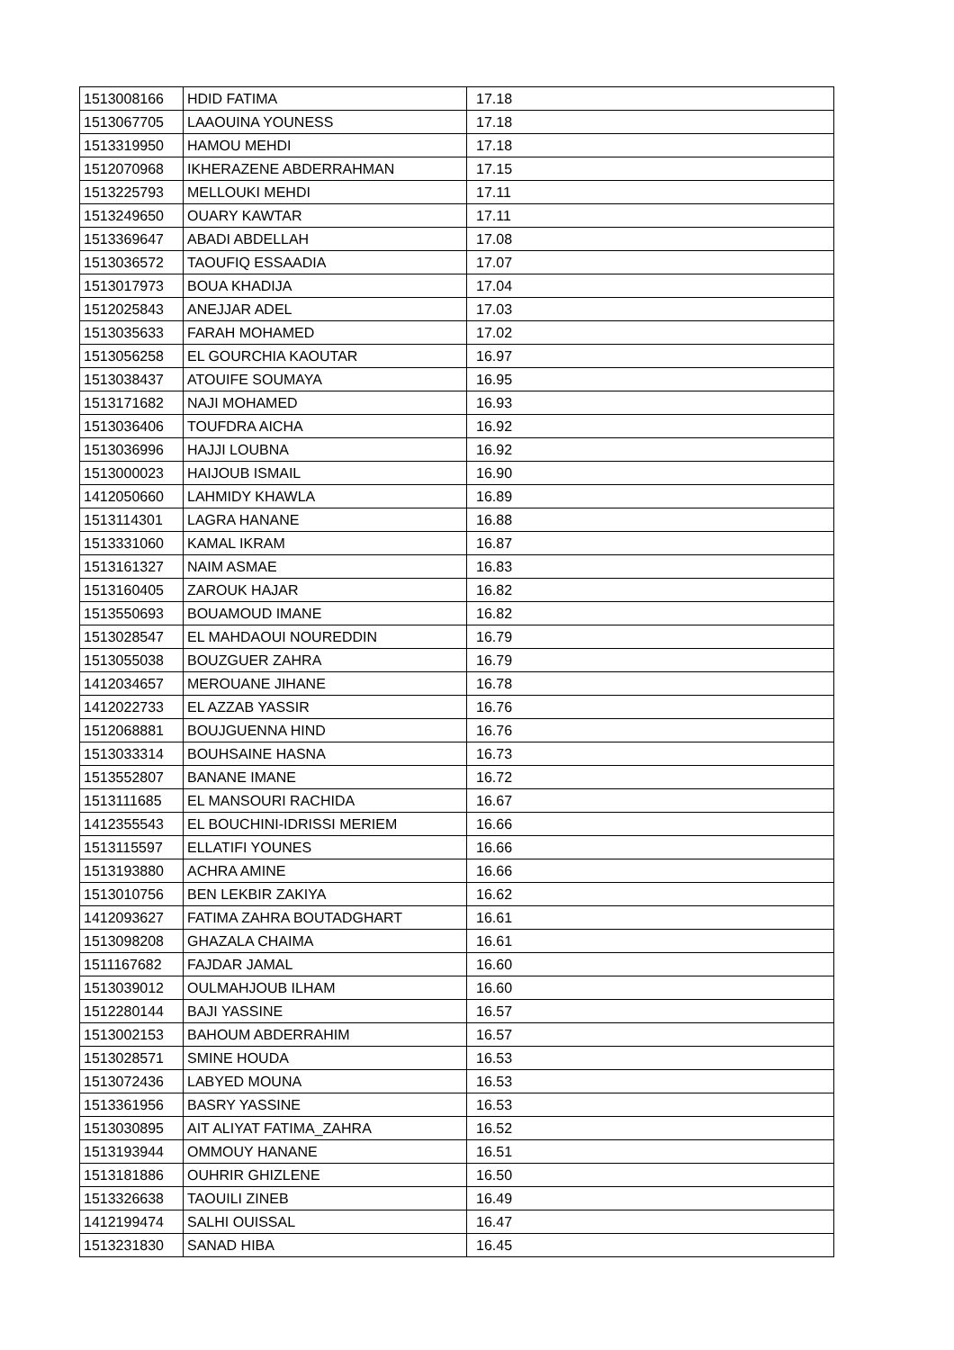| 1513008166 | HDID FATIMA | 17.18 |
| 1513067705 | LAAOUINA YOUNESS | 17.18 |
| 1513319950 | HAMOU MEHDI | 17.18 |
| 1512070968 | IKHERAZENE ABDERRAHMAN | 17.15 |
| 1513225793 | MELLOUKI MEHDI | 17.11 |
| 1513249650 | OUARY KAWTAR | 17.11 |
| 1513369647 | ABADI ABDELLAH | 17.08 |
| 1513036572 | TAOUFIQ ESSAADIA | 17.07 |
| 1513017973 | BOUA KHADIJA | 17.04 |
| 1512025843 | ANEJJAR ADEL | 17.03 |
| 1513035633 | FARAH MOHAMED | 17.02 |
| 1513056258 | EL GOURCHIA KAOUTAR | 16.97 |
| 1513038437 | ATOUIFE SOUMAYA | 16.95 |
| 1513171682 | NAJI MOHAMED | 16.93 |
| 1513036406 | TOUFDRA AICHA | 16.92 |
| 1513036996 | HAJJI LOUBNA | 16.92 |
| 1513000023 | HAIJOUB ISMAIL | 16.90 |
| 1412050660 | LAHMIDY KHAWLA | 16.89 |
| 1513114301 | LAGRA HANANE | 16.88 |
| 1513331060 | KAMAL IKRAM | 16.87 |
| 1513161327 | NAIM ASMAE | 16.83 |
| 1513160405 | ZAROUK HAJAR | 16.82 |
| 1513550693 | BOUAMOUD IMANE | 16.82 |
| 1513028547 | EL MAHDAOUI NOUREDDIN | 16.79 |
| 1513055038 | BOUZGUER ZAHRA | 16.79 |
| 1412034657 | MEROUANE JIHANE | 16.78 |
| 1412022733 | EL AZZAB YASSIR | 16.76 |
| 1512068881 | BOUJGUENNA HIND | 16.76 |
| 1513033314 | BOUHSAINE HASNA | 16.73 |
| 1513552807 | BANANE IMANE | 16.72 |
| 1513111685 | EL MANSOURI RACHIDA | 16.67 |
| 1412355543 | EL BOUCHINI-IDRISSI MERIEM | 16.66 |
| 1513115597 | ELLATIFI YOUNES | 16.66 |
| 1513193880 | ACHRA AMINE | 16.66 |
| 1513010756 | BEN LEKBIR ZAKIYA | 16.62 |
| 1412093627 | FATIMA ZAHRA BOUTADGHART | 16.61 |
| 1513098208 | GHAZALA CHAIMA | 16.61 |
| 1511167682 | FAJDAR JAMAL | 16.60 |
| 1513039012 | OULMAHJOUB ILHAM | 16.60 |
| 1512280144 | BAJI YASSINE | 16.57 |
| 1513002153 | BAHOUM ABDERRAHIM | 16.57 |
| 1513028571 | SMINE HOUDA | 16.53 |
| 1513072436 | LABYED MOUNA | 16.53 |
| 1513361956 | BASRY YASSINE | 16.53 |
| 1513030895 | AIT ALIYAT FATIMA_ZAHRA | 16.52 |
| 1513193944 | OMMOUY HANANE | 16.51 |
| 1513181886 | OUHRIR GHIZLENE | 16.50 |
| 1513326638 | TAOUILI ZINEB | 16.49 |
| 1412199474 | SALHI OUISSAL | 16.47 |
| 1513231830 | SANAD HIBA | 16.45 |